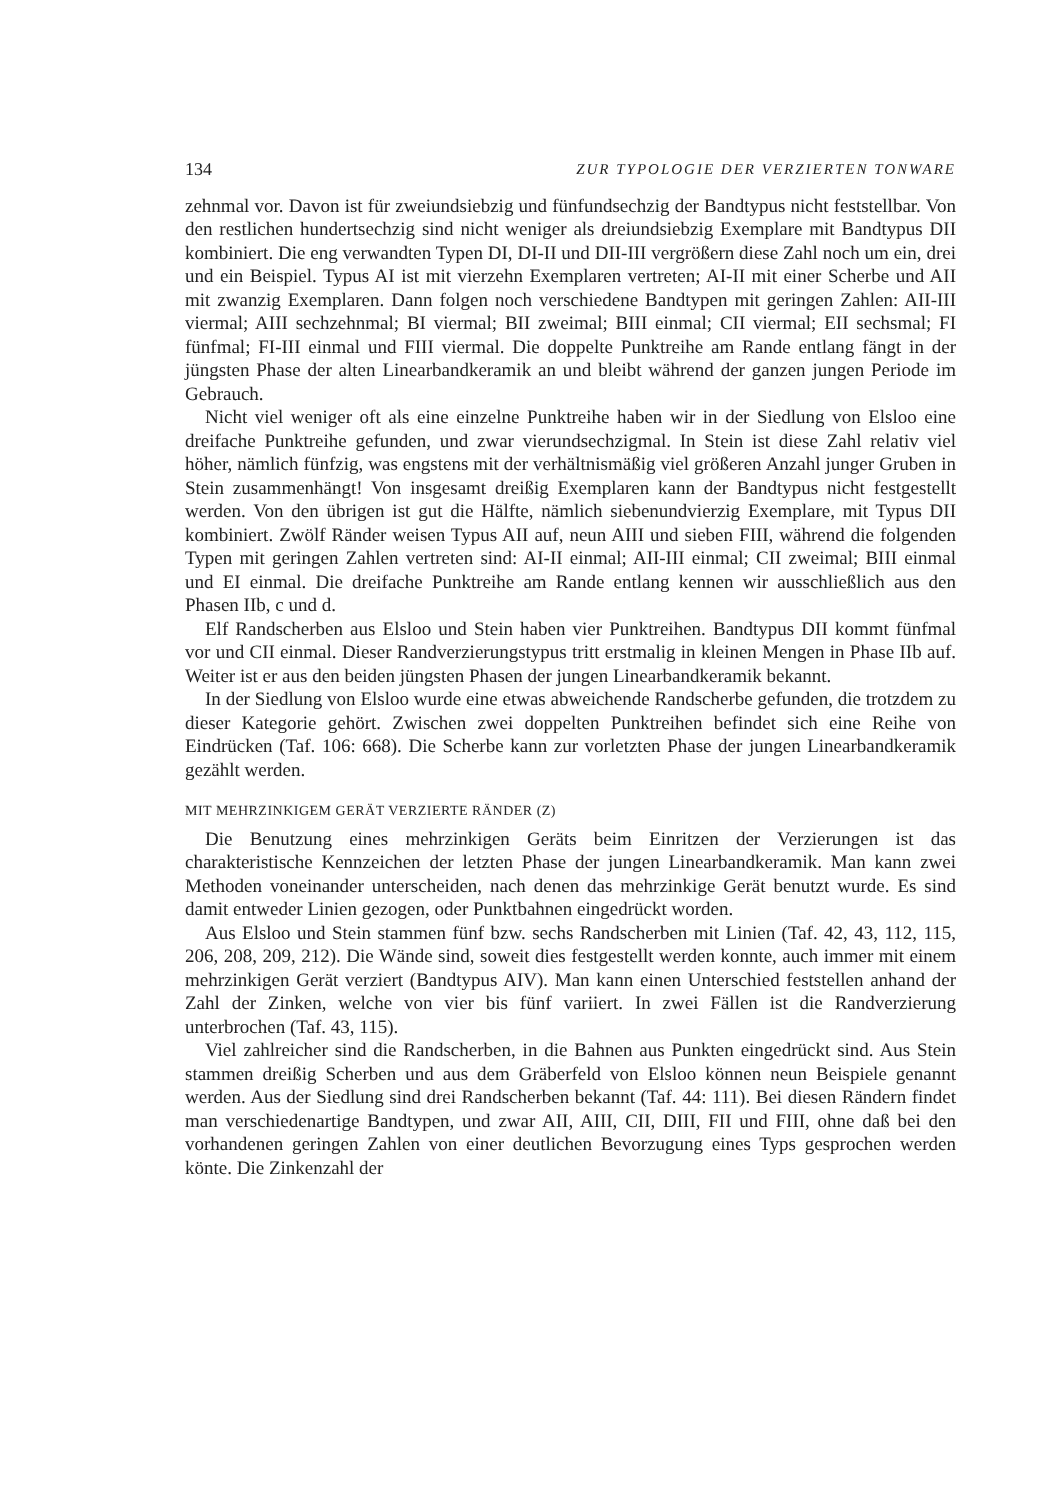134 ZUR TYPOLOGIE DER VERZIERTEN TONWARE
zehnmal vor. Davon ist für zweiundsiebzig und fünfundsechzig der Bandtypus nicht feststellbar. Von den restlichen hundertsechzig sind nicht weniger als dreiundsiebzig Exemplare mit Bandtypus DII kombiniert. Die eng verwandten Typen DI, DI-II und DII-III vergrößern diese Zahl noch um ein, drei und ein Beispiel. Typus AI ist mit vierzehn Exemplaren vertreten; AI-II mit einer Scherbe und AII mit zwanzig Exemplaren. Dann folgen noch verschiedene Bandtypen mit geringen Zahlen: AII-III viermal; AIII sechzehnmal; BI viermal; BII zweimal; BIII einmal; CII viermal; EII sechsmal; FI fünfmal; FI-III einmal und FIII viermal. Die doppelte Punktreihe am Rande entlang fängt in der jüngsten Phase der alten Linearbandkeramik an und bleibt während der ganzen jungen Periode im Gebrauch.
Nicht viel weniger oft als eine einzelne Punktreihe haben wir in der Siedlung von Elsloo eine dreifache Punktreihe gefunden, und zwar vierundsechzigmal. In Stein ist diese Zahl relativ viel höher, nämlich fünfzig, was engstens mit der verhältnismäßig viel größeren Anzahl junger Gruben in Stein zusammenhängt! Von insgesamt dreißig Exemplaren kann der Bandtypus nicht festgestellt werden. Von den übrigen ist gut die Hälfte, nämlich siebenundvierzig Exemplare, mit Typus DII kombiniert. Zwölf Ränder weisen Typus AII auf, neun AIII und sieben FIII, während die folgenden Typen mit geringen Zahlen vertreten sind: AI-II einmal; AII-III einmal; CII zweimal; BIII einmal und EI einmal. Die dreifache Punktreihe am Rande entlang kennen wir ausschließlich aus den Phasen IIb, c und d.
Elf Randscherben aus Elsloo und Stein haben vier Punktreihen. Bandtypus DII kommt fünfmal vor und CII einmal. Dieser Randverzierungstypus tritt erstmalig in kleinen Mengen in Phase IIb auf. Weiter ist er aus den beiden jüngsten Phasen der jungen Linearbandkeramik bekannt.
In der Siedlung von Elsloo wurde eine etwas abweichende Randscherbe gefunden, die trotzdem zu dieser Kategorie gehört. Zwischen zwei doppelten Punktreihen befindet sich eine Reihe von Eindrücken (Taf. 106: 668). Die Scherbe kann zur vorletzten Phase der jungen Linearbandkeramik gezählt werden.
MIT MEHRZINKIGEM GERÄT VERZIERTE RÄNDER (Z)
Die Benutzung eines mehrzinkigen Geräts beim Einritzen der Verzierungen ist das charakteristische Kennzeichen der letzten Phase der jungen Linearbandkeramik. Man kann zwei Methoden voneinander unterscheiden, nach denen das mehrzinkige Gerät benutzt wurde. Es sind damit entweder Linien gezogen, oder Punktbahnen eingedrückt worden.
Aus Elsloo und Stein stammen fünf bzw. sechs Randscherben mit Linien (Taf. 42, 43, 112, 115, 206, 208, 209, 212). Die Wände sind, soweit dies festgestellt werden konnte, auch immer mit einem mehrzinkigen Gerät verziert (Bandtypus AIV). Man kann einen Unterschied feststellen anhand der Zahl der Zinken, welche von vier bis fünf variiert. In zwei Fällen ist die Randverzierung unterbrochen (Taf. 43, 115).
Viel zahlreicher sind die Randscherben, in die Bahnen aus Punkten eingedrückt sind. Aus Stein stammen dreißig Scherben und aus dem Gräberfeld von Elsloo können neun Beispiele genannt werden. Aus der Siedlung sind drei Randscherben bekannt (Taf. 44: 111). Bei diesen Rändern findet man verschiedenartige Bandtypen, und zwar AII, AIII, CII, DIII, FII und FIII, ohne daß bei den vorhandenen geringen Zahlen von einer deutlichen Bevorzugung eines Typs gesprochen werden könte. Die Zinkenzahl der